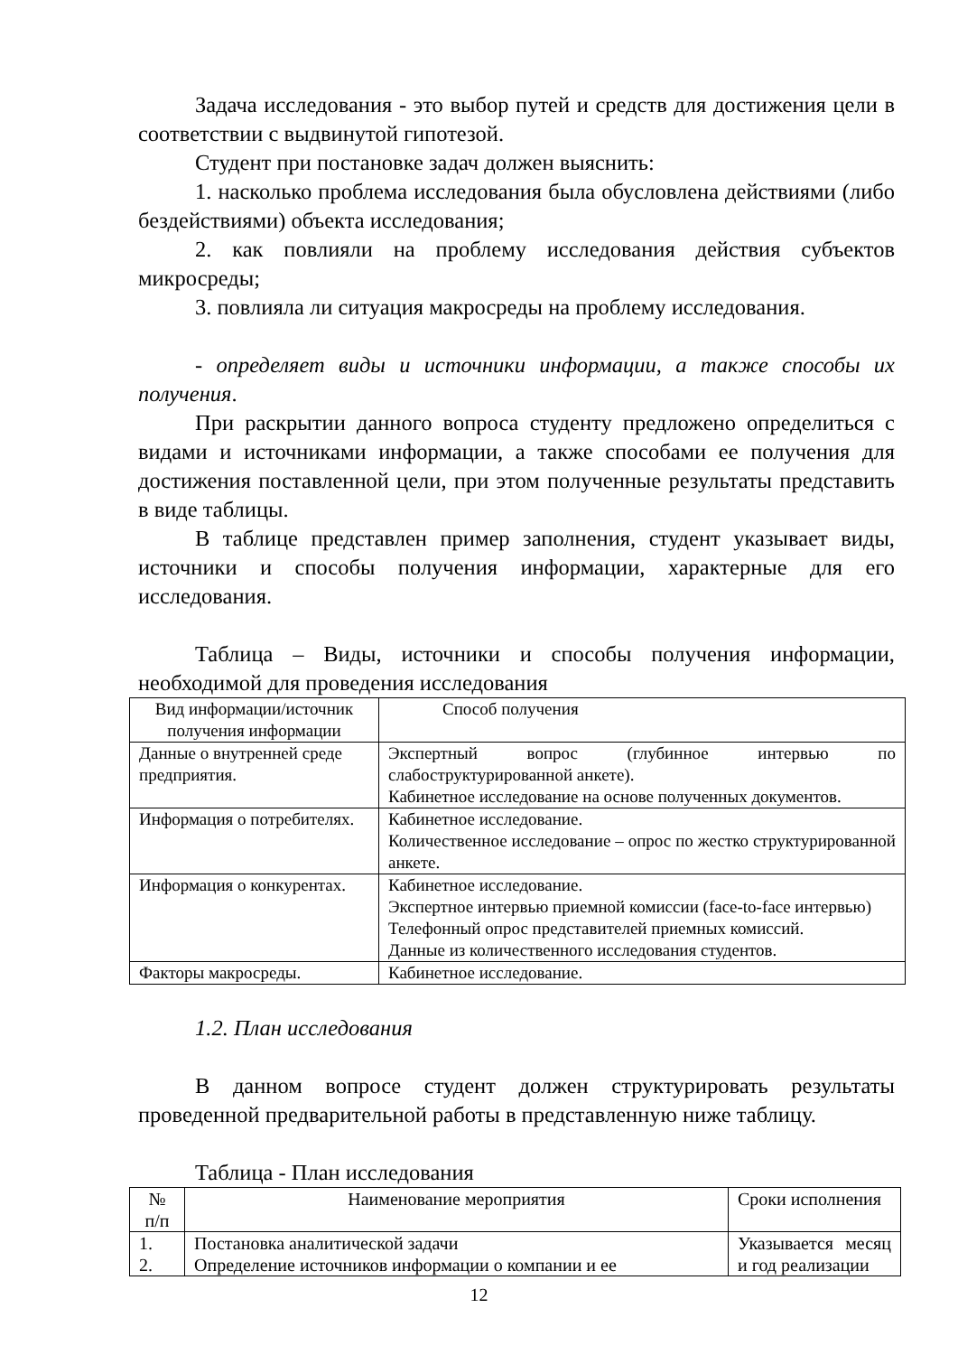Задача исследования - это выбор путей и средств для достижения цели в соответствии с выдвинутой гипотезой.
Студент при постановке задач должен выяснить:
1. насколько проблема исследования была обусловлена действиями (либо бездействиями) объекта исследования;
2. как повлияли на проблему исследования действия субъектов микросреды;
3. повлияла ли ситуация макросреды на проблему исследования.
- определяет виды и источники информации, а также способы их получения.
При раскрытии данного вопроса студенту предложено определиться с видами и источниками информации, а также способами ее получения для достижения поставленной цели, при этом полученные результаты представить в виде таблицы.
В таблице представлен пример заполнения, студент указывает виды, источники и способы получения информации, характерные для его исследования.
Таблица – Виды, источники и способы получения информации, необходимой для проведения исследования
| Вид информации/источник получения информации | Способ получения |
| --- | --- |
| Данные о внутренней среде предприятия. | Экспертный вопрос (глубинное интервью по слабоструктурированной анкете). Кабинетное исследование на основе полученных документов. |
| Информация о потребителях. | Кабинетное исследование. Количественное исследование – опрос по жестко структурированной анкете. |
| Информация о конкурентах. | Кабинетное исследование. Экспертное интервью приемной комиссии (face-to-face интервью) Телефонный опрос представителей приемных комиссий. Данные из количественного исследования студентов. |
| Факторы макросреды. | Кабинетное исследование. |
1.2. План исследования
В данном вопросе студент должен структурировать результаты проведенной предварительной работы в представленную ниже таблицу.
Таблица - План исследования
| № п/п | Наименование мероприятия | Сроки исполнения |
| --- | --- | --- |
| 1. 2. | Постановка аналитической задачи Определение источников информации о компании и ее | Указывается месяц и год реализации |
12